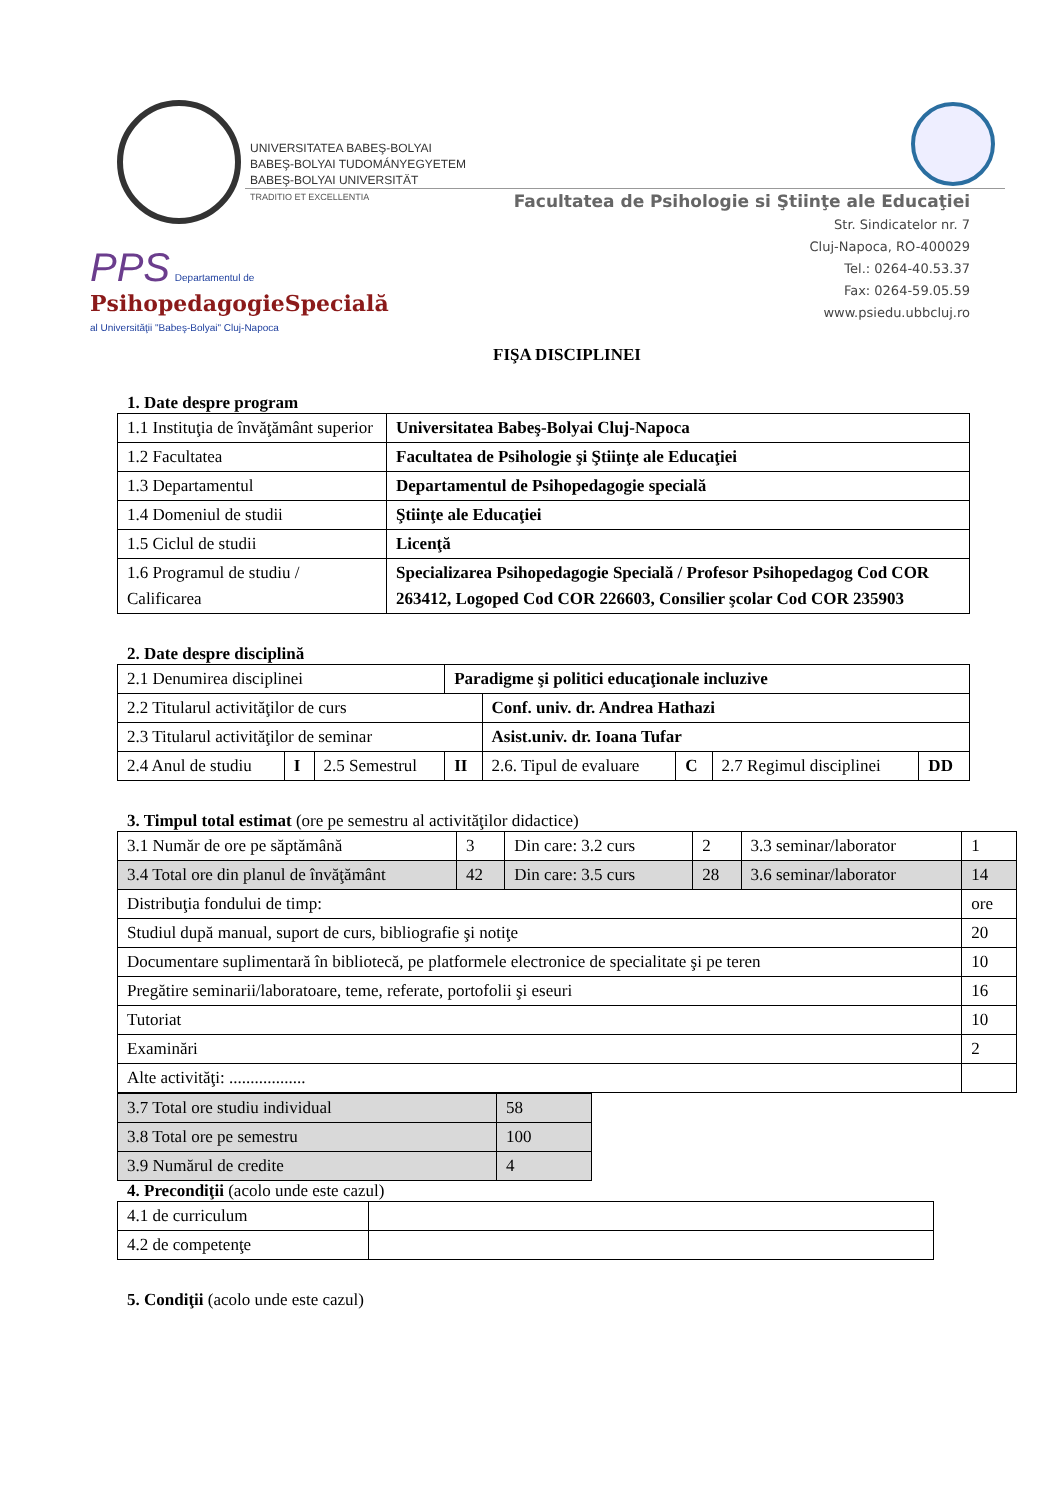UNIVERSITATEA BABEŞ-BOLYAI
BABEŞ-BOLYAI TUDOMÁNYEGYETEM
BABEŞ-BOLYAI UNIVERSITÄT
TRADITIO ET EXCELLENTIA
Facultatea de Psihologie si Ştiinţe ale Educaţiei
Str. Sindicatelor nr. 7
Cluj-Napoca, RO-400029
Tel.: 0264-40.53.37
Fax: 0264-59.05.59
www.psiedu.ubbcluj.ro
PPS Departamentul de
PsihopedagogieSpecială
al Universităţii "Babeş-Bolyai" Cluj-Napoca
FIŞA DISCIPLINEI
1. Date despre program
| 1.1 Instituţia de învăţământ superior | Universitatea Babeş-Bolyai Cluj-Napoca |
| 1.2 Facultatea | Facultatea de Psihologie şi Ştiinţe ale Educaţiei |
| 1.3 Departamentul | Departamentul de Psihopedagogie specială |
| 1.4 Domeniul de studii | Ştiinţe ale Educaţiei |
| 1.5 Ciclul de studii | Licenţă |
| 1.6 Programul de studiu / Calificarea | Specializarea Psihopedagogie Specială / Profesor Psihopedagog Cod COR 263412, Logoped Cod COR 226603, Consilier şcolar Cod COR 235903 |
2. Date despre disciplină
| 2.1 Denumirea disciplinei | | | Paradigme şi politici educaţionale incluzive | | | | |
| 2.2 Titularul activităţilor de curs | | | | Conf. univ. dr. Andrea Hathazi | | | |
| 2.3 Titularul activităţilor de seminar | | | | Asist.univ. dr. Ioana Tufar | | | |
| 2.4 Anul de studiu | I | 2.5 Semestrul | II | 2.6. Tipul de evaluare | C | 2.7 Regimul disciplinei | DD |
3. Timpul total estimat (ore pe semestru al activităţilor didactice)
| 3.1 Număr de ore pe săptămână | 3 | Din care: 3.2 curs | 2 | 3.3 seminar/laborator | 1 |
| 3.4 Total ore din planul de învăţământ | 42 | Din care: 3.5 curs | 28 | 3.6 seminar/laborator | 14 |
| Distribuţia fondului de timp: | | | | | ore |
| Studiul după manual, suport de curs, bibliografie şi notiţe | | | | | 20 |
| Documentare suplimentară în bibliotecă, pe platformele electronice de specialitate şi pe teren | | | | | 10 |
| Pregătire seminarii/laboratoare, teme, referate, portofolii şi eseuri | | | | | 16 |
| Tutoriat | | | | | 10 |
| Examinări | | | | | 2 |
| Alte activităţi: .................. | | | | | |
| 3.7 Total ore studiu individual | 58 |
| 3.8 Total ore pe semestru | 100 |
| 3.9 Numărul de credite | 4 |
4. Precondiţii (acolo unde este cazul)
| 4.1 de curriculum | |
| 4.2 de competenţe | |
5. Condiţii (acolo unde este cazul)